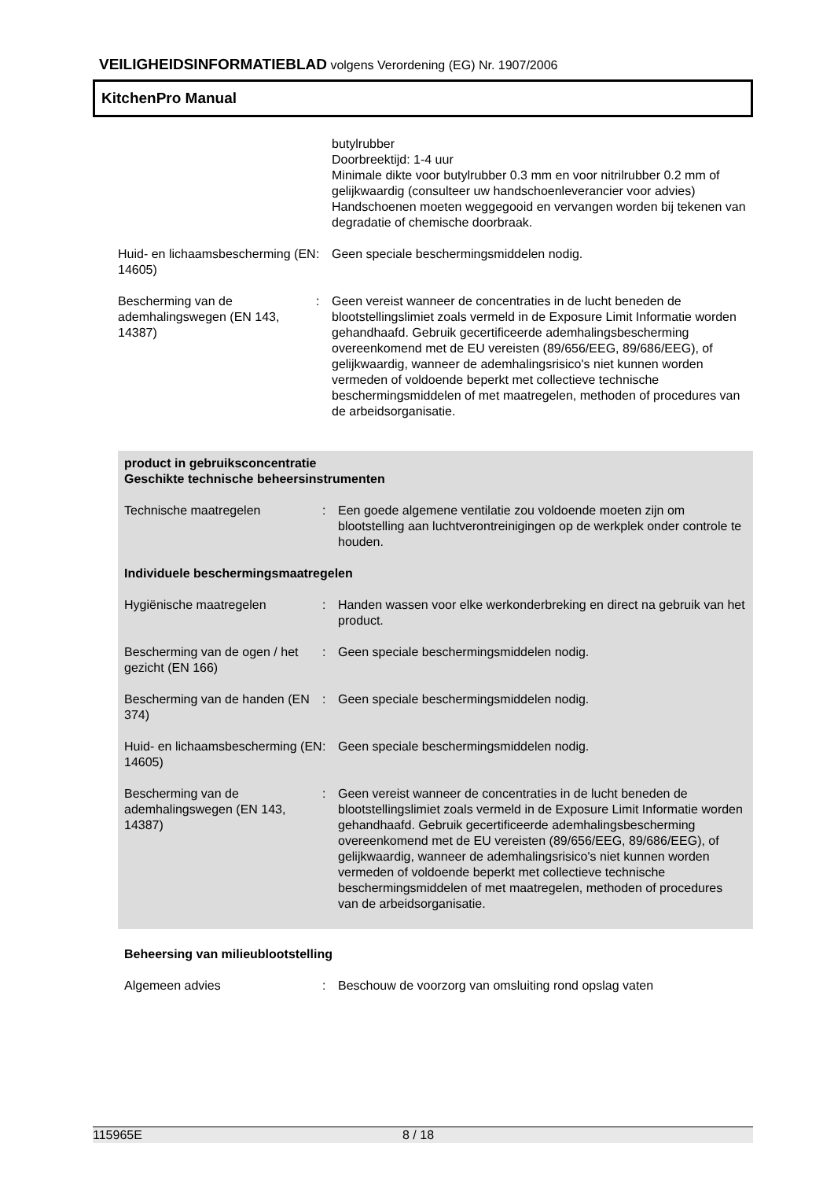VEILIGHEIDSINFORMATIEBLAD volgens Verordening (EG) Nr. 1907/2006
KitchenPro Manual
butylrubber
Doorbreektijd: 1-4 uur
Minimale dikte voor butylrubber 0.3 mm en voor nitrilrubber 0.2 mm of gelijkwaardig (consulteer uw handschoenleverancier voor advies)
Handschoenen moeten weggegooid en vervangen worden bij tekenen van degradatie of chemische doorbraak.
Huid- en lichaamsbescherming (EN 14605)
: Geen speciale beschermingsmiddelen nodig.
Bescherming van de ademhalingswegen (EN 143, 14387)
: Geen vereist wanneer de concentraties in de lucht beneden de blootstellingslimiet zoals vermeld in de Exposure Limit Informatie worden gehandhaafd. Gebruik gecertificeerde ademhalingsbescherming overeenkomend met de EU vereisten (89/656/EEG, 89/686/EEG), of gelijkwaardig, wanneer de ademhalingsrisico's niet kunnen worden vermeden of voldoende beperkt met collectieve technische beschermingsmiddelen of met maatregelen, methoden of procedures van de arbeidsorganisatie.
product in gebruiksconcentratie
Geschikte technische beheersinstrumenten
Technische maatregelen : Een goede algemene ventilatie zou voldoende moeten zijn om blootstelling aan luchtverontreinigingen op de werkplek onder controle te houden.
Individuele beschermingsmaatregelen
Hygiënische maatregelen : Handen wassen voor elke werkonderbreking en direct na gebruik van het product.
Bescherming van de ogen / het gezicht (EN 166)
: Geen speciale beschermingsmiddelen nodig.
Bescherming van de handen (EN 374)
: Geen speciale beschermingsmiddelen nodig.
Huid- en lichaamsbescherming (EN 14605)
: Geen speciale beschermingsmiddelen nodig.
Bescherming van de ademhalingswegen (EN 143, 14387)
: Geen vereist wanneer de concentraties in de lucht beneden de blootstellingslimiet zoals vermeld in de Exposure Limit Informatie worden gehandhaafd. Gebruik gecertificeerde ademhalingsbescherming overeenkomend met de EU vereisten (89/656/EEG, 89/686/EEG), of gelijkwaardig, wanneer de ademhalingsrisico's niet kunnen worden vermeden of voldoende beperkt met collectieve technische beschermingsmiddelen of met maatregelen, methoden of procedures van de arbeidsorganisatie.
Beheersing van milieublootstelling
Algemeen advies : Beschouw de voorzorg van omsluiting rond opslag vaten
115965E 8 / 18